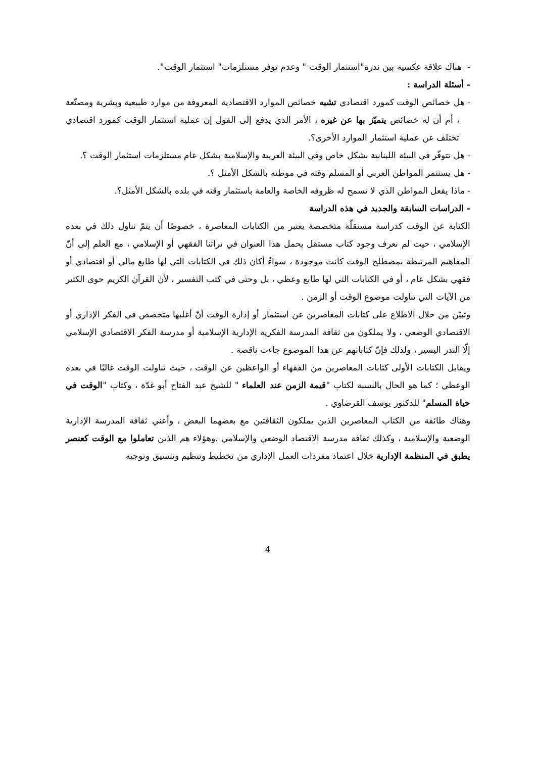- هناك علاقة عكسية بين ندرة"استثمار الوقت " وعدم توفر مستلزمات" استثمار الوقت".
- أسئلة الدراسة :
- هل خصائص الوقت كمورد اقتصادي تشبه خصائص الموارد الاقتصادية المعروفة من موارد طبيعية وبشرية ومصنّعة ، أم أن له خصائص يتميّز بها عن غيره ، الأمر الذي يدفع إلى القول إن عملية استثمار الوقت كمورد اقتصادي تختلف عن عملية استثمار الموارد الأخرى؟.
- هل تتوفّر في البيئة اللبنانية بشكل خاص وفي البيئة العربية والإسلامية بشكل عام مستلزمات استثمار الوقت ؟.
- هل يستثمر المواطن العربي أو المسلم وقته في موطنه بالشكل الأمثل ؟.
- ماذا يفعل المواطن الذي لا تسمح له ظروفه الخاصة والعامة باستثمار وقته في بلده بالشكل الأمثل؟.
- الدراسات السابقة والجديد في هذه الدراسة
الكتابة عن الوقت كدراسة مستقلّة متخصصة يعتبر من الكتابات المعاصرة ، خصوصًا أن يتمّ تناول ذلك في بعده الإسلامي ، حيث لم نعرف وجود كتاب مستقل يحمل هذا العنوان في تراثنا الفقهي أو الإسلامي ، مع العلم إلى أنّ المفاهيم المرتبطة بمصطلح الوقت كانت موجودة ، سواءً أكان ذلك في الكتابات التي لها طابع مالي أو اقتصادي أو فقهي بشكل عام ، أو في الكتابات التي لها طابع وعظي ، بل وحتى في كتب التفسير ، لأن القرآن الكريم حوى الكثير من الآيات التي تناولت موضوع الوقت أو الزمن .
وتبيّن من خلال الاطلاع على كتابات المعاصرين عن استثمار أو إدارة الوقت أنّ أغلبها متخصص في الفكر الإداري أو الاقتصادي الوضعي ، ولا يملكون من ثقافة المدرسة الفكرية الإدارية الإسلامية أو مدرسة الفكر الاقتصادي الإسلامي إلّا النذر اليسير ، ولذلك فإنّ كتاباتهم عن هذا الموضوع جاءت ناقصة .
ويقابل الكتابات الأولى كتابات المعاصرين من الفقهاء أو الواعظين عن الوقت ، حيث تناولت الوقت غالبًا في بعده الوعظي ؛ كما هو الحال بالنسبة لكتاب "قيمة الزمن عند العلماء " للشيخ عبد الفتاح أبو غدّة ، وكتاب "الوقت في حياة المسلم" للدكتور يوسف القرضاوي .
وهناك طائفة من الكتاب المعاصرين الذين يملكون الثقافتين مع بعضهما البعض ، وأعني ثقافة المدرسة الإدارية الوضعية والإسلامية ، وكذلك ثقافة مدرسة الاقتصاد الوضعي والإسلامي .وهؤلاء هم الذين تعاملوا مع الوقت كعنصر يطبق في المنظمة الإدارية خلال اعتماد مفردات العمل الإداري من تخطيط وتنظيم وتنسيق وتوجيه
4